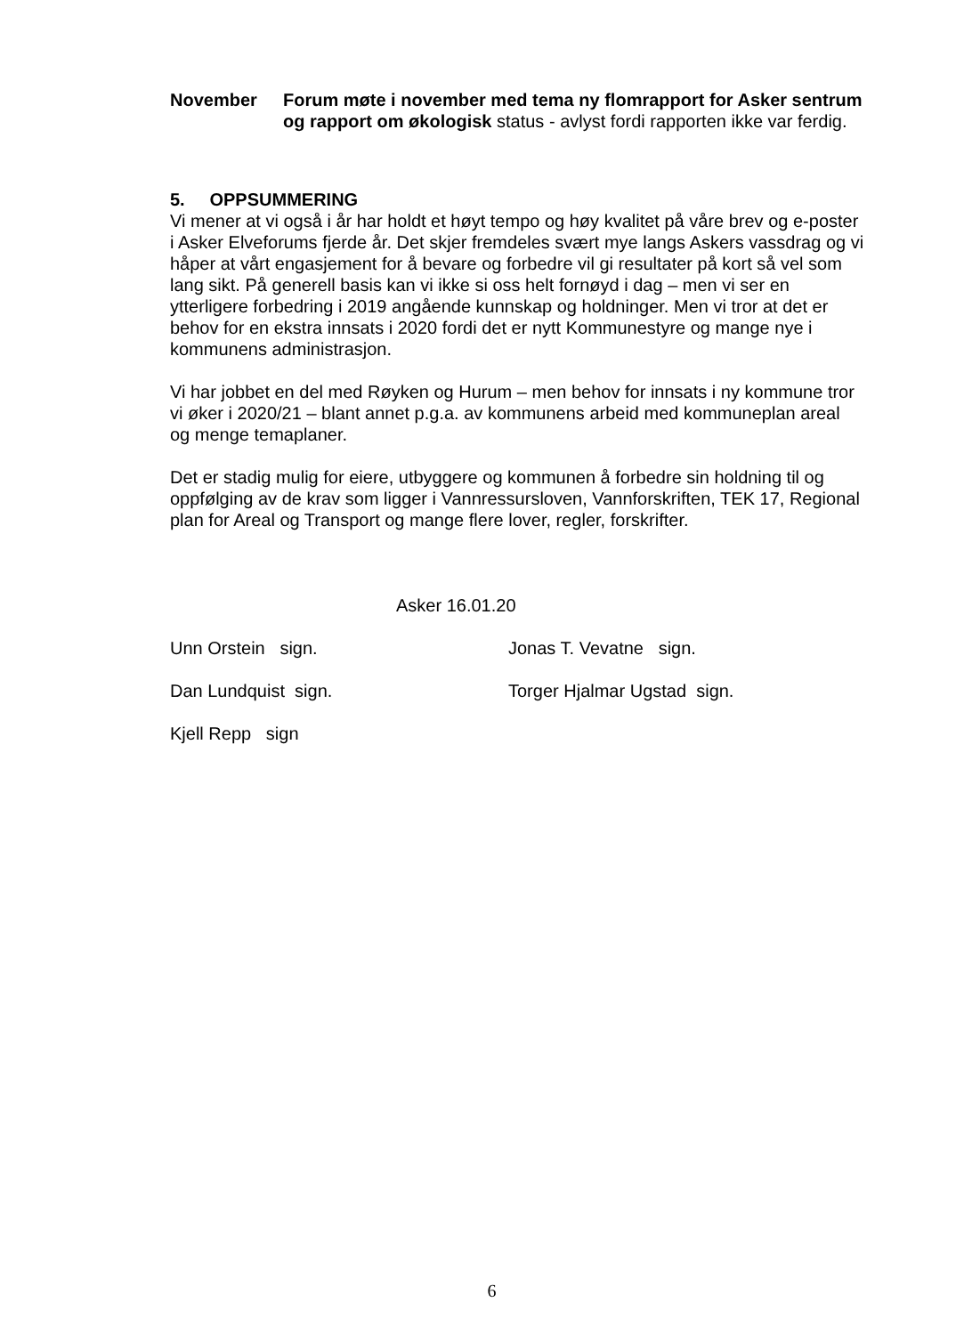November Forum møte i november med tema ny flomrapport for Asker sentrum og rapport om økologisk status - avlyst fordi rapporten ikke var ferdig.
5. OPPSUMMERING
Vi mener at vi også i år har holdt et høyt tempo og høy kvalitet på våre brev og e-poster i Asker Elveforums fjerde år. Det skjer fremdeles svært mye langs Askers vassdrag og vi håper at vårt engasjement for å bevare og forbedre vil gi resultater på kort så vel som lang sikt. På generell basis kan vi ikke si oss helt fornøyd i dag – men vi ser en ytterligere forbedring i 2019 angående kunnskap og holdninger. Men vi tror at det er behov for en ekstra innsats i 2020 fordi det er nytt Kommunestyre og mange nye i kommunens administrasjon.
Vi har jobbet en del med Røyken og Hurum – men behov for innsats i ny kommune tror vi øker i 2020/21 – blant annet p.g.a. av kommunens arbeid med kommuneplan areal og menge temaplaner.
Det er stadig mulig for eiere, utbyggere og kommunen å forbedre sin holdning til og oppfølging av de krav som ligger i Vannressursloven, Vannforskriften, TEK 17, Regional plan for Areal og Transport og mange flere lover, regler, forskrifter.
Asker 16.01.20
Unn Orstein sign. Jonas T. Vevatne sign.
Dan Lundquist sign. Torger Hjalmar Ugstad sign.
Kjell Repp sign
6